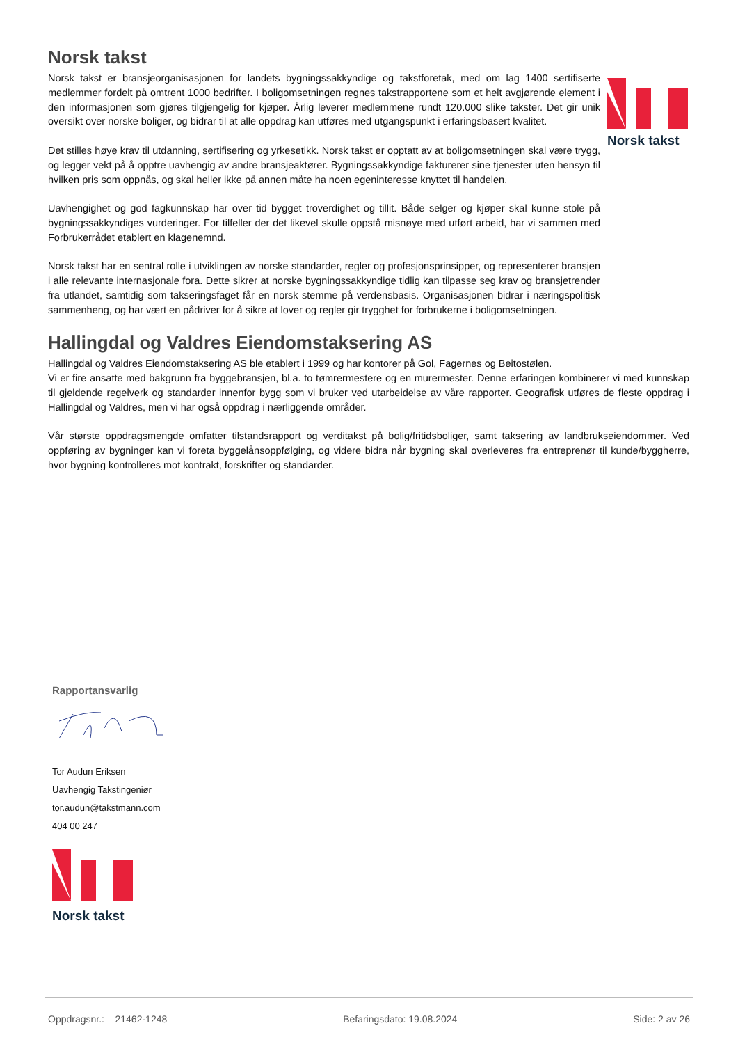Norsk takst
Norsk takst er bransjeorganisasjonen for landets bygningssakkyndige og takstforetak, med om lag 1400 sertifiserte medlemmer fordelt på omtrent 1000 bedrifter. I boligomsetningen regnes takstrapportene som et helt avgjørende element i den informasjonen som gjøres tilgjengelig for kjøper. Årlig leverer medlemmene rundt 120.000 slike takster. Det gir unik oversikt over norske boliger, og bidrar til at alle oppdrag kan utføres med utgangspunkt i erfaringsbasert kvalitet.
Det stilles høye krav til utdanning, sertifisering og yrkesetikk. Norsk takst er opptatt av at boligomsetningen skal være trygg, og legger vekt på å opptre uavhengig av andre bransjeaktører. Bygningssakkyndige fakturerer sine tjenester uten hensyn til hvilken pris som oppnås, og skal heller ikke på annen måte ha noen egeninteresse knyttet til handelen.
Uavhengighet og god fagkunnskap har over tid bygget troverdighet og tillit. Både selger og kjøper skal kunne stole på bygningssakkyndiges vurderinger. For tilfeller der det likevel skulle oppstå misnøye med utført arbeid, har vi sammen med Forbrukerrådet etablert en klagenemnd.
Norsk takst har en sentral rolle i utviklingen av norske standarder, regler og profesjonsprinsipper, og representerer bransjen i alle relevante internasjonale fora. Dette sikrer at norske bygningssakkyndige tidlig kan tilpasse seg krav og bransjetrender fra utlandet, samtidig som takseringsfaget får en norsk stemme på verdensbasis. Organisasjonen bidrar i næringspolitisk sammenheng, og har vært en pådriver for å sikre at lover og regler gir trygghet for forbrukerne i boligomsetningen.
Norsk takst
Hallingdal og Valdres Eiendomstaksering AS
Hallingdal og Valdres Eiendomstaksering AS ble etablert i 1999 og har kontorer på Gol, Fagernes og Beitostølen.
Vi er fire ansatte med bakgrunn fra byggebransjen, bl.a. to tømrermestere og en murermester. Denne erfaringen kombinerer vi med kunnskap til gjeldende regelverk og standarder innenfor bygg som vi bruker ved utarbeidelse av våre rapporter. Geografisk utføres de fleste oppdrag i Hallingdal og Valdres, men vi har også oppdrag i nærliggende områder.
Vår største oppdragsmengde omfatter tilstandsrapport og verditakst på bolig/fritidsboliger, samt taksering av landbrukseiendommer. Ved oppføring av bygninger kan vi foreta byggelånsoppfølging, og videre bidra når bygning skal overleveres fra entreprenør til kunde/byggherre, hvor bygning kontrolleres mot kontrakt, forskrifter og standarder.
Rapportansvarlig
Tor Audun Eriksen
Uavhengig Takstingeniør
tor.audun@takstmann.com
404 00 247
Norsk takst
Oppdragsnr.: 21462-1248 Befaringsdato: 19.08.2024 Side: 2 av 26